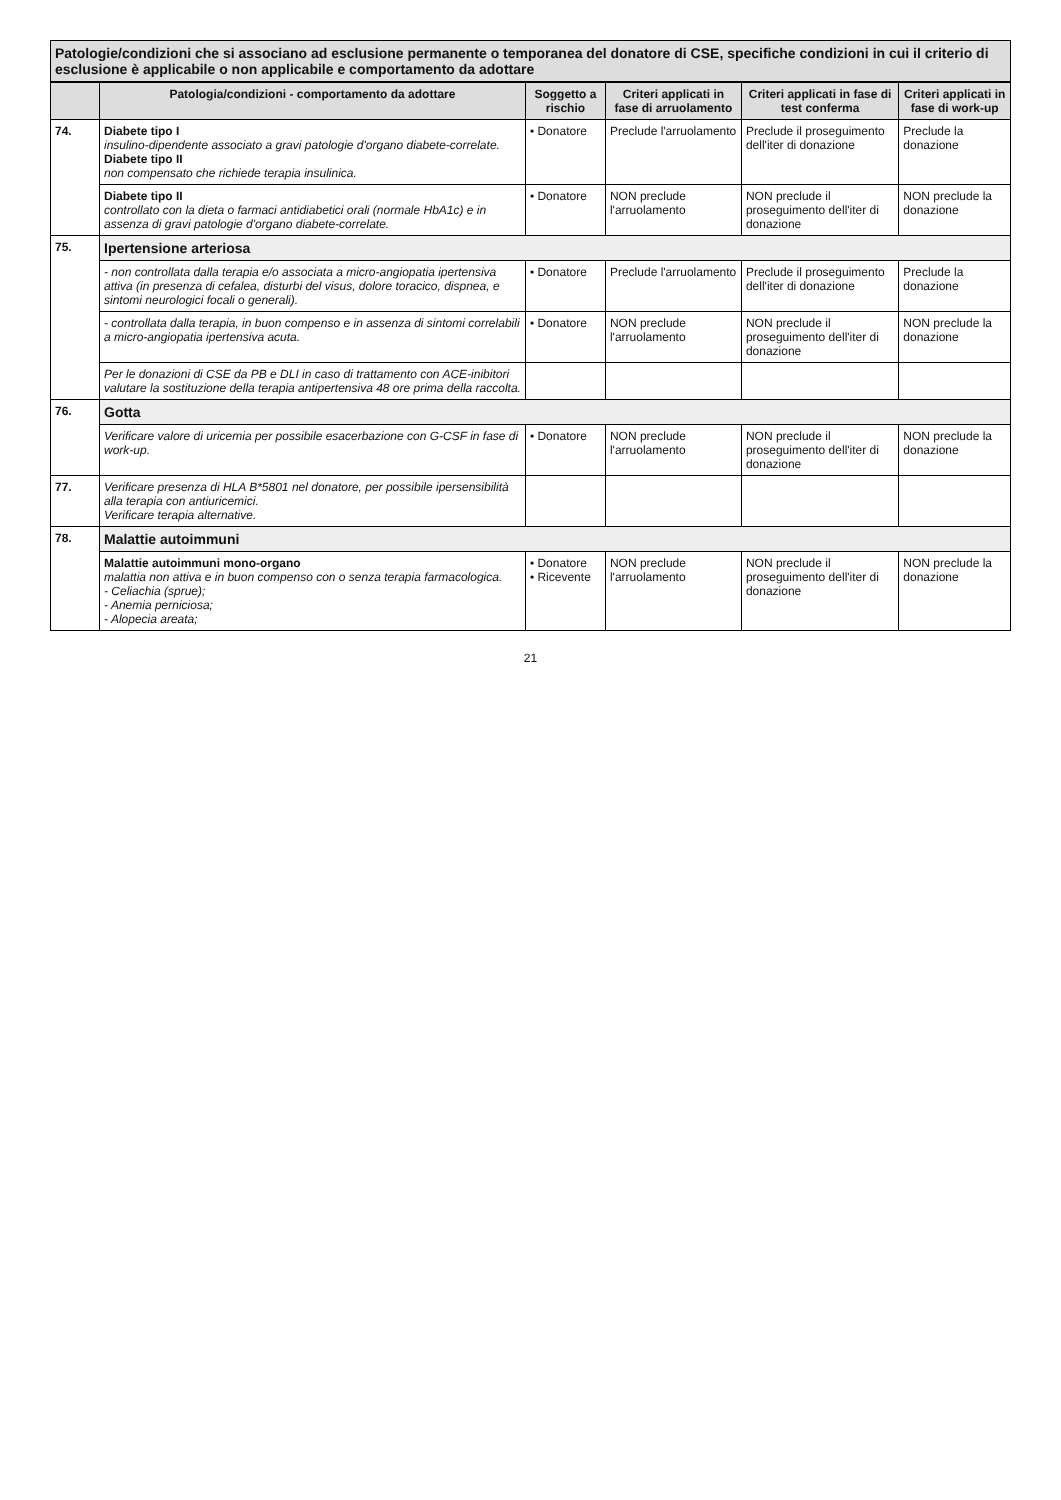Patologie/condizioni che si associano ad esclusione permanente o temporanea del donatore di CSE, specifiche condizioni in cui il criterio di esclusione è applicabile o non applicabile e comportamento da adottare
| | Patologia/condizioni - comportamento da adottare | Soggetto a rischio | Criteri applicati in fase di arruolamento | Criteri applicati in fase di test conferma | Criteri applicati in fase di work-up |
| --- | --- | --- | --- | --- | --- |
| 74. | Diabete tipo I insulino-dipendente associato a gravi patologie d'organo diabete-correlate. Diabete tipo II non compensato che richiede terapia insulinica. | • Donatore | Preclude l'arruolamento | Preclude il proseguimento dell'iter di donazione | Preclude la donazione |
| | Diabete tipo II controllato con la dieta o farmaci antidiabetici orali (normale HbA1c) e in assenza di gravi patologie d'organo diabete-correlate. | • Donatore | NON preclude l'arruolamento | NON preclude il proseguimento dell'iter di donazione | NON preclude la donazione |
| 75. | Ipertensione arteriosa | | | | |
| | - non controllata dalla terapia e/o associata a micro-angiopatia ipertensiva attiva (in presenza di cefalea, disturbi del visus, dolore toracico, dispnea, e sintomi neurologici focali o generali). | • Donatore | Preclude l'arruolamento | Preclude il proseguimento dell'iter di donazione | Preclude la donazione |
| | - controllata dalla terapia, in buon compenso e in assenza di sintomi correlabili a micro-angiopatia ipertensiva acuta. | • Donatore | NON preclude l'arruolamento | NON preclude il proseguimento dell'iter di donazione | NON preclude la donazione |
| | Per le donazioni di CSE da PB e DLI in caso di trattamento con ACE-inibitori valutare la sostituzione della terapia antipertensiva 48 ore prima della raccolta. | | | | |
| 76. | Gotta | | | | |
| | Verificare valore di uricemia per possibile esacerbazione con G-CSF in fase di work-up. | • Donatore | NON preclude l'arruolamento | NON preclude il proseguimento dell'iter di donazione | NON preclude la donazione |
| 77. | Verificare presenza di HLA B*5801 nel donatore, per possibile ipersensibilità alla terapia con antiuricemici. Verificare terapia alternative. | | | | |
| 78. | Malattie autoimmuni | | | | |
| | Malattie autoimmuni mono-organo malattia non attiva e in buon compenso con o senza terapia farmacologica. - Celiachia (sprue); - Anemia perniciosa; - Alopecia areata; | • Donatore • Ricevente | NON preclude l'arruolamento | NON preclude il proseguimento dell'iter di donazione | NON preclude la donazione |
21